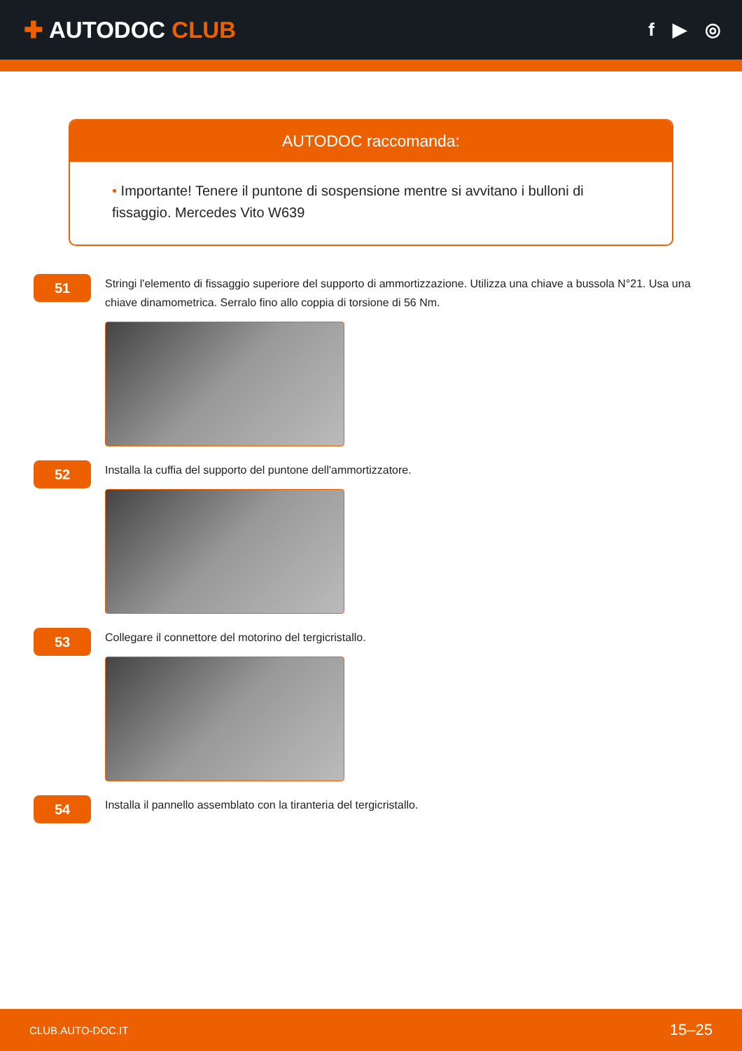✚ AUTODOC CLUB
f ▶ ◎
AUTODOC raccomanda:
• Importante! Tenere il puntone di sospensione mentre si avvitano i bulloni di fissaggio. Mercedes Vito W639
51
Stringi l'elemento di fissaggio superiore del supporto di ammortizzazione. Utilizza una chiave a bussola N°21. Usa una chiave dinamometrica. Serralo fino allo coppia di torsione di 56 Nm.
52
Installa la cuffia del supporto del puntone dell'ammortizzatore.
53
Collegare il connettore del motorino del tergicristallo.
54
Installa il pannello assemblato con la tiranteria del tergicristallo.
CLUB.AUTO-DOC.IT 15–25